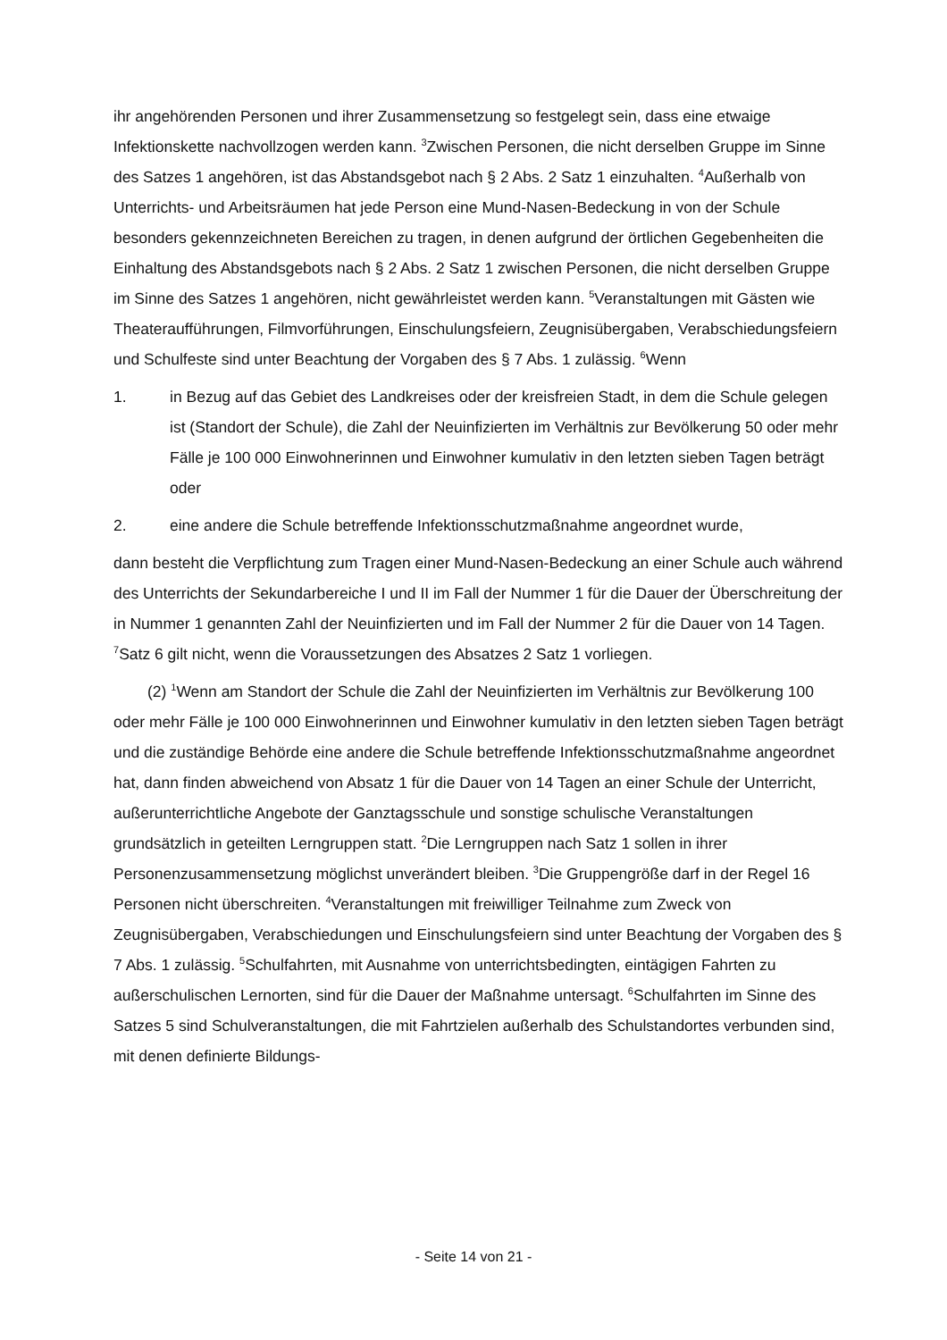ihr angehörenden Personen und ihrer Zusammensetzung so festgelegt sein, dass eine etwaige Infektionskette nachvollzogen werden kann. <sup>3</sup>Zwischen Personen, die nicht derselben Gruppe im Sinne des Satzes 1 angehören, ist das Abstandsgebot nach § 2 Abs. 2 Satz 1 einzuhalten. <sup>4</sup>Außerhalb von Unterrichts- und Arbeitsräumen hat jede Person eine Mund-Nasen-Bedeckung in von der Schule besonders gekennzeichneten Bereichen zu tragen, in denen aufgrund der örtlichen Gegebenheiten die Einhaltung des Abstandsgebots nach § 2 Abs. 2 Satz 1 zwischen Personen, die nicht derselben Gruppe im Sinne des Satzes 1 angehören, nicht gewährleistet werden kann. <sup>5</sup>Veranstaltungen mit Gästen wie Theateraufführungen, Filmvorführungen, Einschulungsfeiern, Zeugnisübergaben, Verabschiedungsfeiern und Schulfeste sind unter Beachtung der Vorgaben des § 7 Abs. 1 zulässig. <sup>6</sup>Wenn
1. in Bezug auf das Gebiet des Landkreises oder der kreisfreien Stadt, in dem die Schule gelegen ist (Standort der Schule), die Zahl der Neuinfizierten im Verhältnis zur Bevölkerung 50 oder mehr Fälle je 100 000 Einwohnerinnen und Einwohner kumulativ in den letzten sieben Tagen beträgt oder
2. eine andere die Schule betreffende Infektionsschutzmaßnahme angeordnet wurde,
dann besteht die Verpflichtung zum Tragen einer Mund-Nasen-Bedeckung an einer Schule auch während des Unterrichts der Sekundarbereiche I und II im Fall der Nummer 1 für die Dauer der Überschreitung der in Nummer 1 genannten Zahl der Neuinfizierten und im Fall der Nummer 2 für die Dauer von 14 Tagen. <sup>7</sup>Satz 6 gilt nicht, wenn die Voraussetzungen des Absatzes 2 Satz 1 vorliegen.
(2) <sup>1</sup>Wenn am Standort der Schule die Zahl der Neuinfizierten im Verhältnis zur Bevölkerung 100 oder mehr Fälle je 100 000 Einwohnerinnen und Einwohner kumulativ in den letzten sieben Tagen beträgt und die zuständige Behörde eine andere die Schule betreffende Infektionsschutzmaßnahme angeordnet hat, dann finden abweichend von Absatz 1 für die Dauer von 14 Tagen an einer Schule der Unterricht, außerunterrichtliche Angebote der Ganztagsschule und sonstige schulische Veranstaltungen grundsätzlich in geteilten Lerngruppen statt. <sup>2</sup>Die Lerngruppen nach Satz 1 sollen in ihrer Personenzusammensetzung möglichst unverändert bleiben. <sup>3</sup>Die Gruppengröße darf in der Regel 16 Personen nicht überschreiten. <sup>4</sup>Veranstaltungen mit freiwilliger Teilnahme zum Zweck von Zeugnisübergaben, Verabschiedungen und Einschulungsfeiern sind unter Beachtung der Vorgaben des § 7 Abs. 1 zulässig. <sup>5</sup>Schulfahrten, mit Ausnahme von unterrichtsbedingten, eintägigen Fahrten zu außerschulischen Lernorten, sind für die Dauer der Maßnahme untersagt. <sup>6</sup>Schulfahrten im Sinne des Satzes 5 sind Schulveranstaltungen, die mit Fahrtzielen außerhalb des Schulstandortes verbunden sind, mit denen definierte Bildungs-
- Seite 14 von 21 -